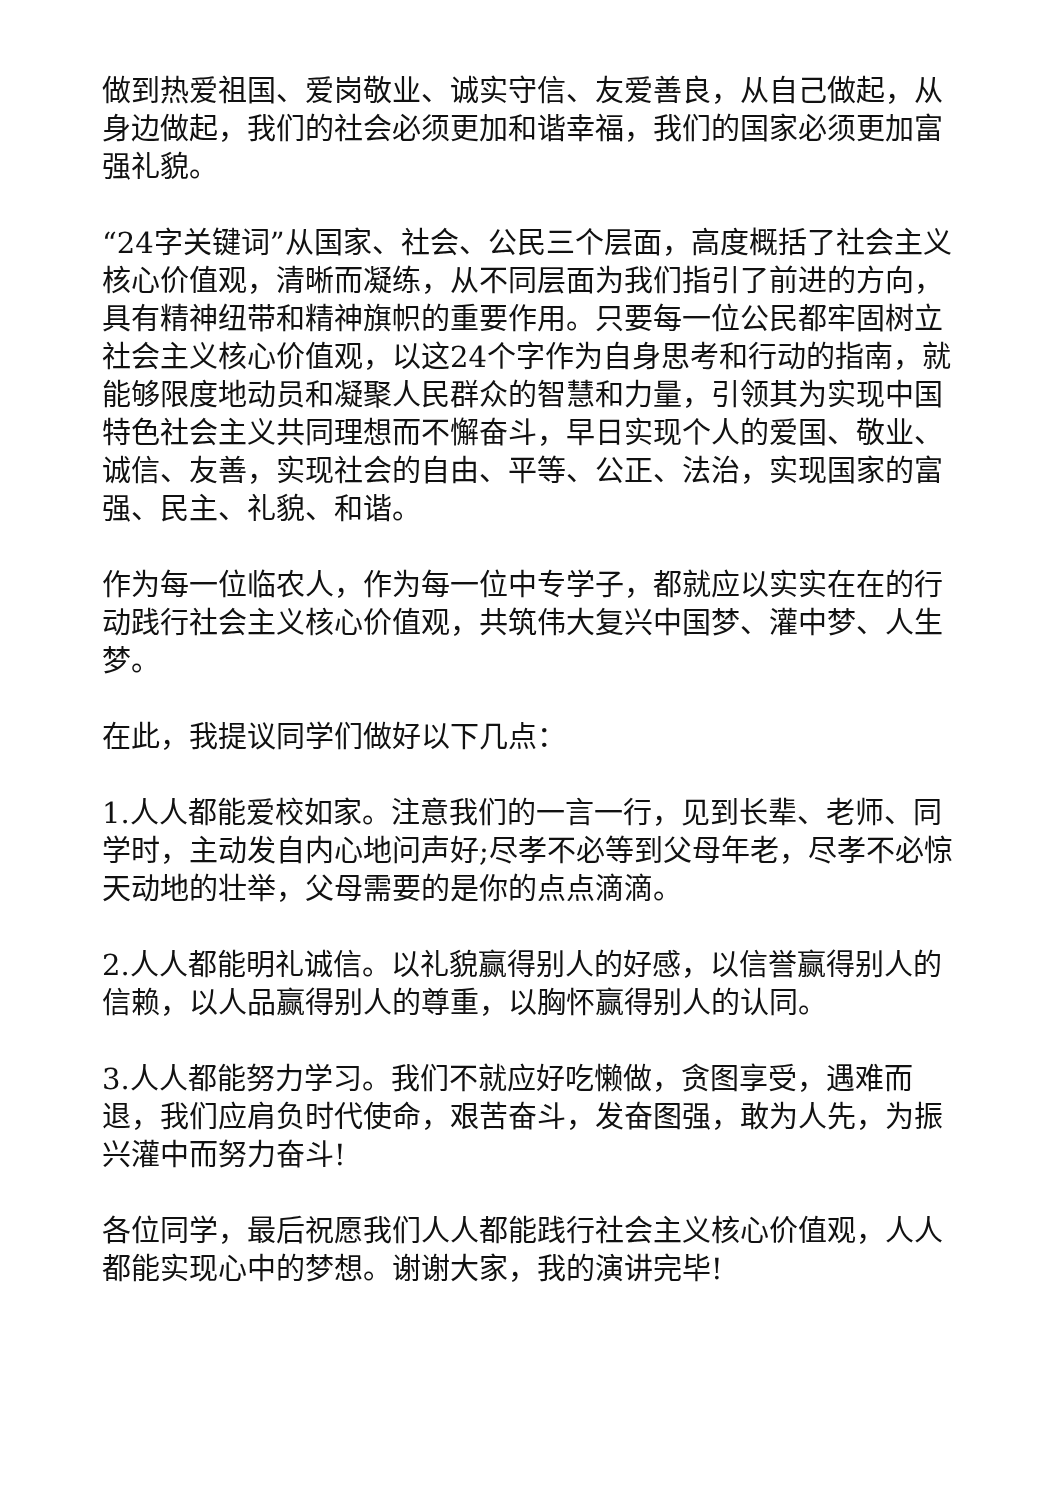做到热爱祖国、爱岗敬业、诚实守信、友爱善良，从自己做起，从身边做起，我们的社会必须更加和谐幸福，我们的国家必须更加富强礼貌。
“24字关键词”从国家、社会、公民三个层面，高度概括了社会主义核心价值观，清晰而凝练，从不同层面为我们指引了前进的方向，具有精神纽带和精神旗帜的重要作用。只要每一位公民都牢固树立社会主义核心价值观，以这24个字作为自身思考和行动的指南，就能够限度地动员和凝聚人民群众的智慧和力量，引领其为实现中国特色社会主义共同理想而不懈奋斗，早日实现个人的爱国、敬业、诚信、友善，实现社会的自由、平等、公正、法治，实现国家的富强、民主、礼貌、和谐。
作为每一位临农人，作为每一位中专学子，都就应以实实在在的行动践行社会主义核心价值观，共筑伟大复兴中国梦、灌中梦、人生梦。
在此，我提议同学们做好以下几点：
1.人人都能爱校如家。注意我们的一言一行，见到长辈、老师、同学时，主动发自内心地问声好;尽孝不必等到父母年老，尽孝不必惊天动地的壮举，父母需要的是你的点点滴滴。
2.人人都能明礼诚信。以礼貌赢得别人的好感，以信誉赢得别人的信赖，以人品赢得别人的尊重，以胸怀赢得别人的认同。
3.人人都能努力学习。我们不就应好吃懒做，贪图享受，遇难而退，我们应肩负时代使命，艰苦奋斗，发奋图强，敢为人先，为振兴灌中而努力奋斗!
各位同学，最后祝愿我们人人都能践行社会主义核心价值观，人人都能实现心中的梦想。谢谢大家，我的演讲完毕!